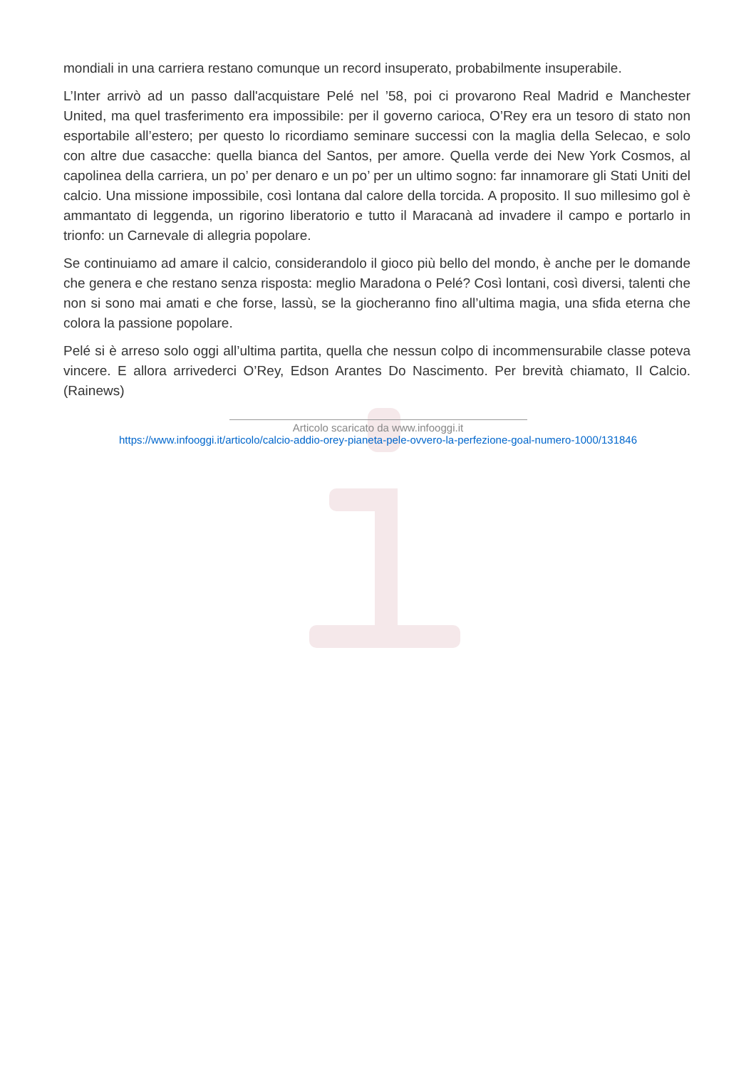mondiali in una carriera restano comunque un record insuperato, probabilmente insuperabile.
L’Inter arrivò ad un passo dall'acquistare Pelé nel ’58, poi ci provarono Real Madrid e Manchester United, ma quel trasferimento era impossibile: per il governo carioca, O’Rey era un tesoro di stato non esportabile all’estero; per questo lo ricordiamo seminare successi con la maglia della Selecao, e solo con altre due casacche: quella bianca del Santos, per amore. Quella verde dei New York Cosmos, al capolinea della carriera, un po’ per denaro e un po’ per un ultimo sogno: far innamorare gli Stati Uniti del calcio. Una missione impossibile, così lontana dal calore della torcida. A proposito. Il suo millesimo gol è ammantato di leggenda, un rigorino liberatorio e tutto il Maracanà ad invadere il campo e portarlo in trionfo: un Carnevale di allegria popolare.
Se continuiamo ad amare il calcio, considerandolo il gioco più bello del mondo, è anche per le domande che genera e che restano senza risposta: meglio Maradona o Pelé? Così lontani, così diversi, talenti che non si sono mai amati e che forse, lassù, se la giocheranno fino all’ultima magia, una sfida eterna che colora la passione popolare.
Pelé si è arreso solo oggi all’ultima partita, quella che nessun colpo di incommensurabile classe poteva vincere. E allora arrivederci O’Rey, Edson Arantes Do Nascimento. Per brevità chiamato, Il Calcio. (Rainews)
Articolo scaricato da www.infooggi.it
https://www.infooggi.it/articolo/calcio-addio-orey-pianeta-pele-ovvero-la-perfezione-goal-numero-1000/131846